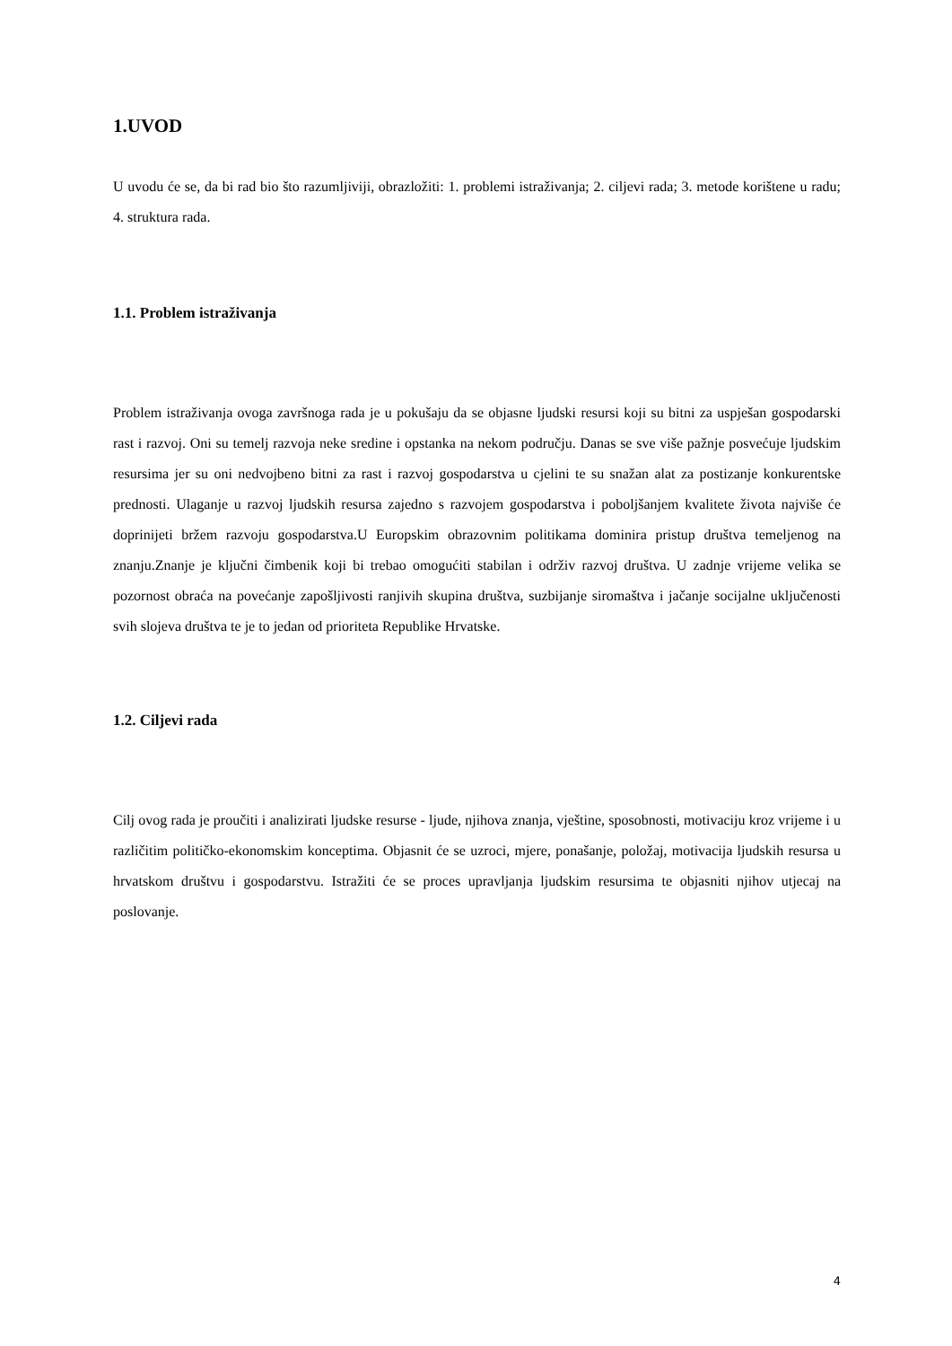1.UVOD
U uvodu će se, da bi rad bio što razumljiviji, obrazložiti: 1. problemi istraživanja; 2. ciljevi rada; 3. metode korištene u radu; 4. struktura rada.
1.1. Problem istraživanja
Problem istraživanja ovoga završnoga rada je u pokušaju da se objasne ljudski resursi koji su bitni za uspješan gospodarski rast i razvoj. Oni su temelj razvoja neke sredine i opstanka na nekom području. Danas se sve više pažnje posvećuje ljudskim resursima jer su oni nedvojbeno bitni za rast i razvoj gospodarstva u cjelini te su snažan alat za postizanje konkurentske prednosti. Ulaganje u razvoj ljudskih resursa zajedno s razvojem gospodarstva i poboljšanjem kvalitete života najviše će doprinijeti bržem razvoju gospodarstva.U Europskim obrazovnim politikama dominira pristup društva temeljenog na znanju.Znanje je ključni čimbenik koji bi trebao omogućiti stabilan i održiv razvoj društva. U zadnje vrijeme velika se pozornost obraća na povećanje zapošljivosti ranjivih skupina društva, suzbijanje siromaštva i jačanje socijalne uključenosti svih slojeva društva te je to jedan od prioriteta Republike Hrvatske.
1.2. Ciljevi rada
Cilj ovog rada je proučiti i analizirati ljudske resurse - ljude, njihova znanja, vještine, sposobnosti, motivaciju kroz vrijeme i u različitim političko-ekonomskim konceptima. Objasnit će se uzroci, mjere, ponašanje, položaj, motivacija ljudskih resursa u hrvatskom društvu i gospodarstvu. Istražiti će se proces upravljanja ljudskim resursima te objasniti njihov utjecaj na poslovanje.
4